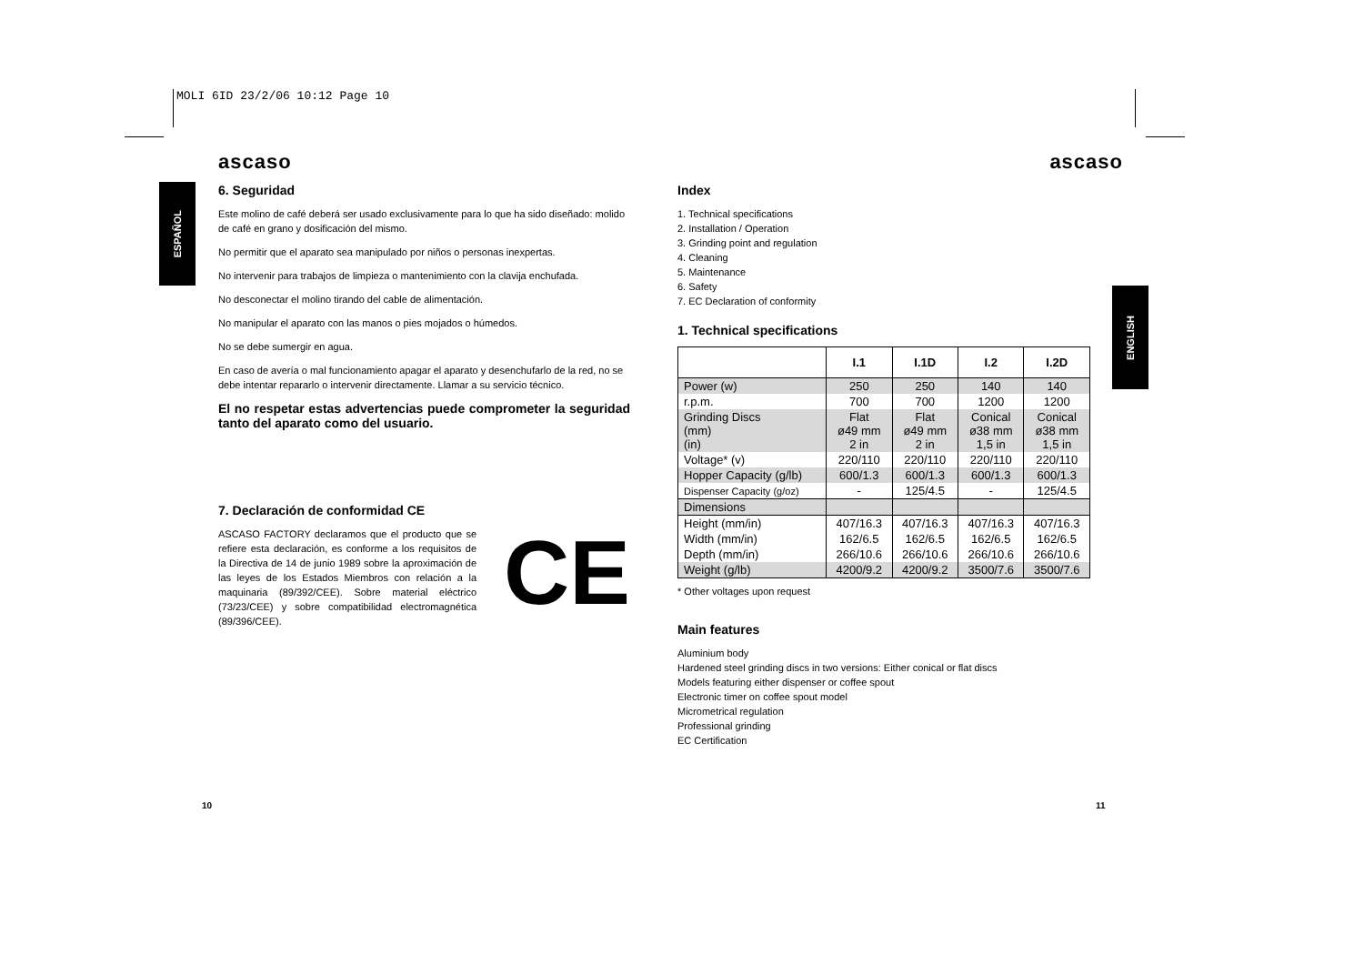MOLI 6ID 23/2/06 10:12 Page 10
ESPAÑOL
ENGLISH
ascaso
6. Seguridad
Este molino de café deberá ser usado exclusivamente para lo que ha sido diseñado: molido de café en grano y dosificación del mismo.
No permitir que el aparato sea manipulado por niños o personas inexpertas.
No intervenir para trabajos de limpieza o mantenimiento con la clavija enchufada.
No desconectar el molino tirando del cable de alimentación.
No manipular el aparato con las manos o pies mojados o húmedos.
No se debe sumergir en agua.
En caso de avería o mal funcionamiento apagar el aparato y desenchufarlo de la red, no se debe intentar repararlo o intervenir directamente. Llamar a su servicio técnico.
El no respetar estas advertencias puede comprometer la seguridad tanto del aparato como del usuario.
7. Declaración de conformidad CE
ASCASO FACTORY declaramos que el producto que se refiere esta declaración, es conforme a los requisitos de la Directiva de 14 de junio 1989 sobre la aproximación de las leyes de los Estados Miembros con relación a la maquinaria (89/392/CEE). Sobre material eléctrico (73/23/CEE) y sobre compatibilidad electromagnética (89/396/CEE).
CE
ascaso
Index
1. Technical specifications
2. Installation / Operation
3. Grinding point and regulation
4. Cleaning
5. Maintenance
6. Safety
7. EC Declaration of conformity
1. Technical specifications
| | I.1 | I.1D | I.2 | I.2D |
| --- | --- | --- | --- | --- |
| Power (w) | 250 | 250 | 140 | 140 |
| r.p.m. | 700 | 700 | 1200 | 1200 |
| Grinding Discs (mm) (in) | Flat ø49 mm 2 in | Flat ø49 mm 2 in | Conical ø38 mm 1,5 in | Conical ø38 mm 1,5 in |
| Voltage* (v) | 220/110 | 220/110 | 220/110 | 220/110 |
| Hopper Capacity (g/lb) | 600/1.3 | 600/1.3 | 600/1.3 | 600/1.3 |
| Dispenser Capacity (g/oz) | - | 125/4.5 | - | 125/4.5 |
| Dimensions | | | | |
| Height (mm/in) | 407/16.3 | 407/16.3 | 407/16.3 | 407/16.3 |
| Width (mm/in) | 162/6.5 | 162/6.5 | 162/6.5 | 162/6.5 |
| Depth (mm/in) | 266/10.6 | 266/10.6 | 266/10.6 | 266/10.6 |
| Weight (g/lb) | 4200/9.2 | 4200/9.2 | 3500/7.6 | 3500/7.6 |
* Other voltages upon request
Main features
Aluminium body
Hardened steel grinding discs in two versions: Either conical or flat discs
Models featuring either dispenser or coffee spout
Electronic timer on coffee spout model
Micrometrical regulation
Professional grinding
EC Certification
10 11